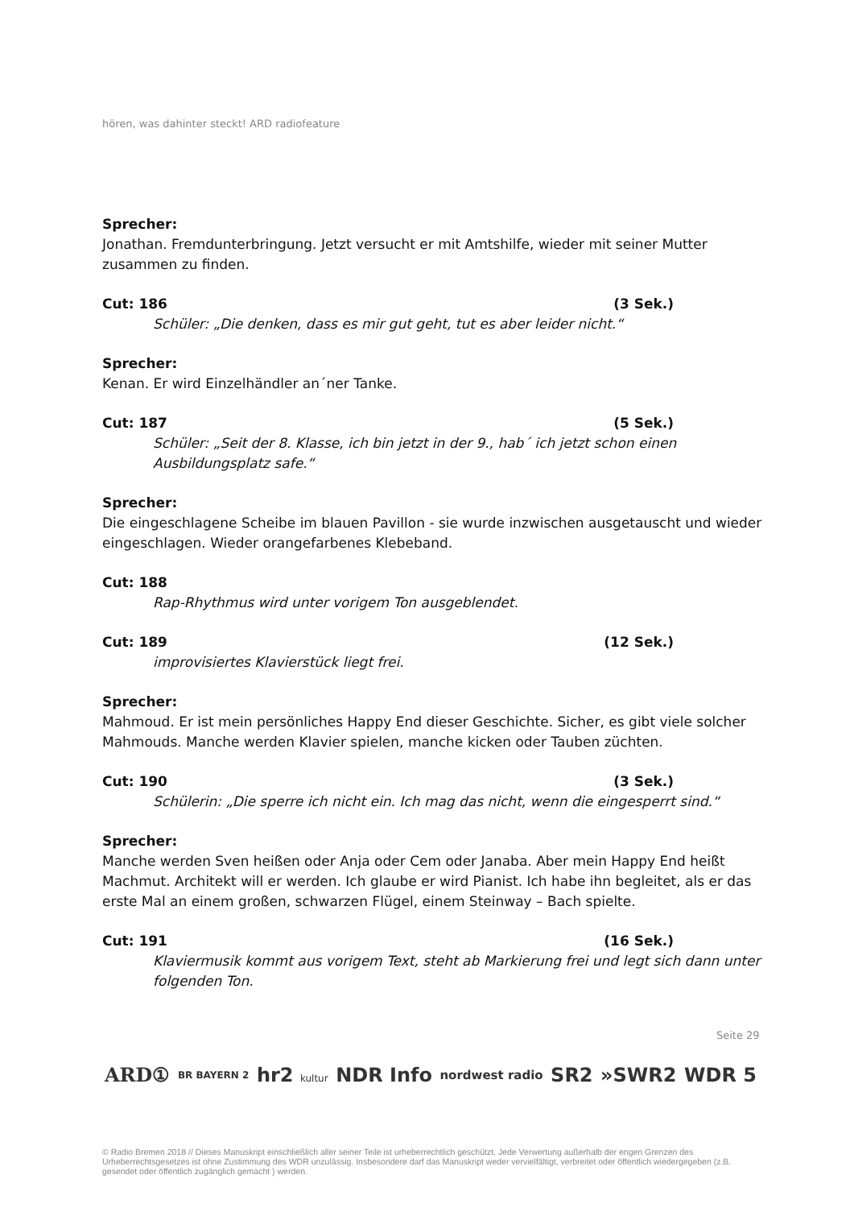hören, was dahinter steckt! ARD radiofeature
Sprecher:
Jonathan. Fremdunterbringung. Jetzt versucht er mit Amtshilfe, wieder mit seiner Mutter zusammen zu finden.
Cut: 186 (3 Sek.)
Schüler: „Die denken, dass es mir gut geht, tut es aber leider nicht.“
Sprecher:
Kenan. Er wird Einzelhändler an´ner Tanke.
Cut: 187 (5 Sek.)
Schüler: „Seit der 8. Klasse, ich bin jetzt in der 9., hab´ ich jetzt schon einen Ausbildungsplatz safe.“
Sprecher:
Die eingeschlagene Scheibe im blauen Pavillon - sie wurde inzwischen ausgetauscht und wieder eingeschlagen. Wieder orangefarbenes Klebeband.
Cut: 188
Rap-Rhythmus wird unter vorigem Ton ausgeblendet.
Cut: 189 (12 Sek.)
improvisiertes Klavierstück liegt frei.
Sprecher:
Mahmoud. Er ist mein persönliches Happy End dieser Geschichte. Sicher, es gibt viele solcher Mahmouds. Manche werden Klavier spielen, manche kicken oder Tauben züchten.
Cut: 190 (3 Sek.)
Schülerin: „Die sperre ich nicht ein. Ich mag das nicht, wenn die eingesperrt sind.“
Sprecher:
Manche werden Sven heißen oder Anja oder Cem oder Janaba. Aber mein Happy End heißt Machmut. Architekt will er werden. Ich glaube er wird Pianist. Ich habe ihn begleitet, als er das erste Mal an einem großen, schwarzen Flügel, einem Steinway – Bach spielte.
Cut: 191 (16 Sek.)
Klaviermusik kommt aus vorigem Text, steht ab Markierung frei und legt sich dann unter folgenden Ton.
Seite 29
ARD① BR BAYERN 2 hr2 kultur NDR Info nordwest radio SR2 »SWR2 WDR 5
© Radio Bremen 2018 // Dieses Manuskript einschließlich aller seiner Teile ist urheberrechtlich geschützt. Jede Verwertung außerhalb der engen Grenzen des Urheberrechtsgesetzes ist ohne Zustimmung des WDR unzulässig. Insbesondere darf das Manuskript weder vervielfältigt, verbreitet oder öffentlich wiedergegeben (z.B. gesendet oder öffentlich zugänglich gemacht ) werden.